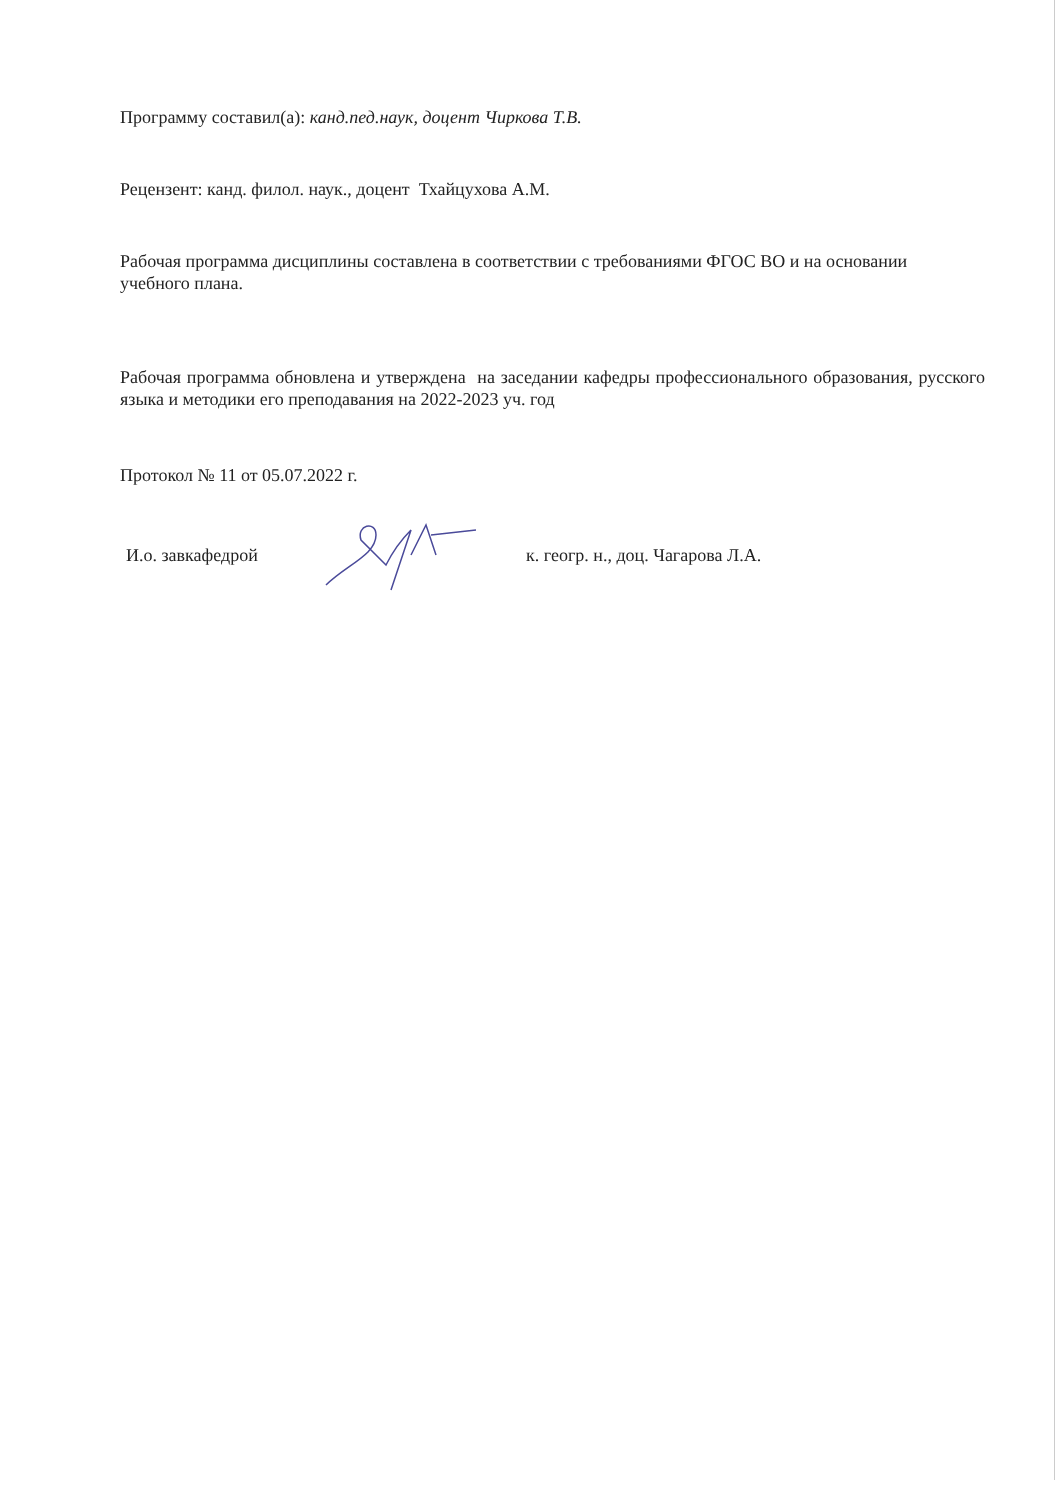Программу составил(а): канд.пед.наук, доцент Чиркова Т.В.
Рецензент: канд. филол. наук., доцент Тхайцухова А.М.
Рабочая программа дисциплины составлена в соответствии с требованиями ФГОС ВО и на основании учебного плана.
Рабочая программа обновлена и утверждена на заседании кафедры профессионального образования, русского языка и методики его преподавания на 2022-2023 уч. год
Протокол № 11 от 05.07.2022 г.
И.о. завкафедрой
к. геогр. н., доц. Чагарова Л.А.